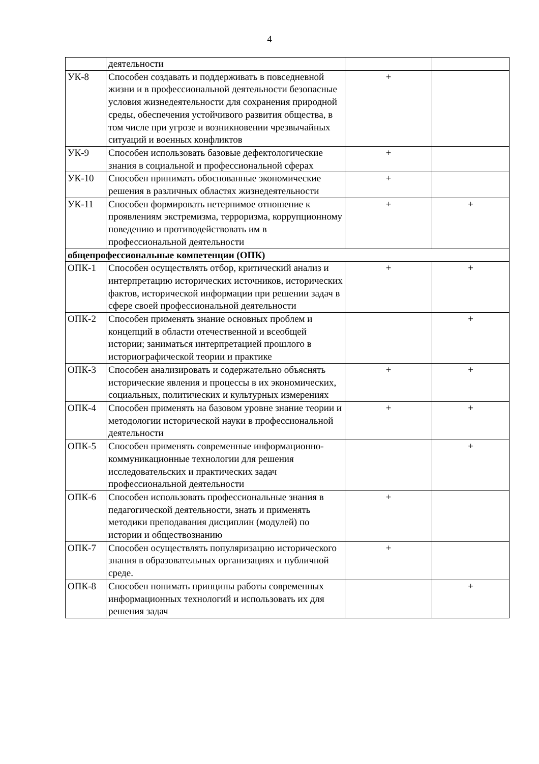4
| | деятельности | | |
| УК-8 | Способен создавать и поддерживать в повседневной жизни и в профессиональной деятельности безопасные условия жизнедеятельности для сохранения природной среды, обеспечения устойчивого развития общества, в том числе при угрозе и возникновении чрезвычайных ситуаций и военных конфликтов | + | |
| УК-9 | Способен использовать базовые дефектологические знания в социальной и профессиональной сферах | + | |
| УК-10 | Способен принимать обоснованные экономические решения в различных областях жизнедеятельности | + | |
| УК-11 | Способен формировать нетерпимое отношение к проявлениям экстремизма, терроризма, коррупционному поведению и противодействовать им в профессиональной деятельности | + | + |
| общепрофессиональные компетенции (ОПК) | | | |
| ОПК-1 | Способен осуществлять отбор, критический анализ и интерпретацию исторических источников, исторических фактов, исторической информации при решении задач в сфере своей профессиональной деятельности | + | + |
| ОПК-2 | Способен применять знание основных проблем и концепций в области отечественной и всеобщей истории; заниматься интерпретацией прошлого в историографической теории и практике | | + |
| ОПК-3 | Способен анализировать и содержательно объяснять исторические явления и процессы в их экономических, социальных, политических и культурных измерениях | + | + |
| ОПК-4 | Способен применять на базовом уровне знание теории и методологии исторической науки в профессиональной деятельности | + | + |
| ОПК-5 | Способен применять современные информационно-коммуникационные технологии для решения исследовательских и практических задач профессиональной деятельности | | + |
| ОПК-6 | Способен использовать профессиональные знания в педагогической деятельности, знать и применять методики преподавания дисциплин (модулей) по истории и обществознанию | + | |
| ОПК-7 | Способен осуществлять популяризацию исторического знания в образовательных организациях и публичной среде. | + | |
| ОПК-8 | Способен понимать принципы работы современных информационных технологий и использовать их для решения задач | | + |